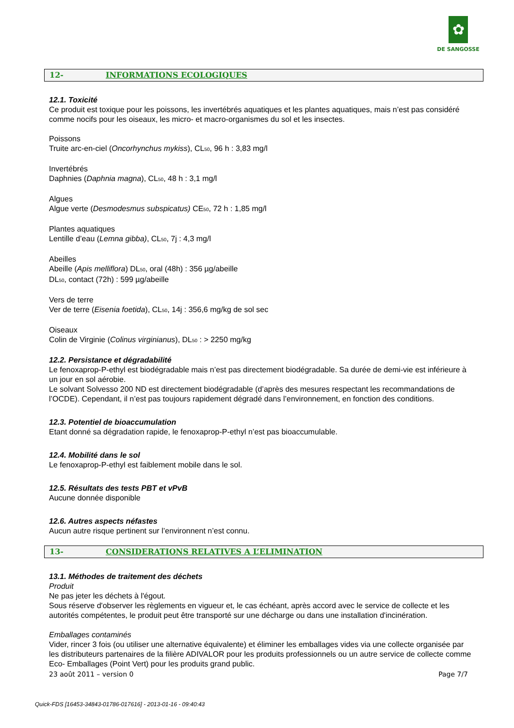✿
DE SANGOSSE
12- INFORMATIONS ECOLOGIQUES
12.1. Toxicité
Ce produit est toxique pour les poissons, les invertébrés aquatiques et les plantes aquatiques, mais n’est pas considéré comme nocifs pour les oiseaux, les micro- et macro-organismes du sol et les insectes.
Poissons
Truite arc-en-ciel (Oncorhynchus mykiss), CL<sub>50</sub>, 96 h : 3,83 mg/l
Invertébrés
Daphnies (Daphnia magna), CL<sub>50</sub>, 48 h : 3,1 mg/l
Algues
Algue verte (Desmodesmus subspicatus) CE<sub>50</sub>, 72 h : 1,85 mg/l
Plantes aquatiques
Lentille d’eau (Lemna gibba), CL<sub>50</sub>, 7j : 4,3 mg/l
Abeilles
Abeille (Apis melliflora) DL<sub>50</sub>, oral (48h) : 356 µg/abeille
DL<sub>50</sub>, contact (72h) : 599 µg/abeille
Vers de terre
Ver de terre (Eisenia foetida), CL<sub>50</sub>, 14j : 356,6 mg/kg de sol sec
Oiseaux
Colin de Virginie (Colinus virginianus), DL<sub>50</sub> : > 2250 mg/kg
12.2. Persistance et dégradabilité
Le fenoxaprop-P-ethyl est biodégradable mais n’est pas directement biodégradable. Sa durée de demi-vie est inférieure à un jour en sol aérobie.
Le solvant Solvesso 200 ND est directement biodégradable (d’après des mesures respectant les recommandations de l’OCDE). Cependant, il n’est pas toujours rapidement dégradé dans l’environnement, en fonction des conditions.
12.3. Potentiel de bioaccumulation
Etant donné sa dégradation rapide, le fenoxaprop-P-ethyl n’est pas bioaccumulable.
12.4. Mobilité dans le sol
Le fenoxaprop-P-ethyl est faiblement mobile dans le sol.
12.5. Résultats des tests PBT et vPvB
Aucune donnée disponible
12.6. Autres aspects néfastes
Aucun autre risque pertinent sur l’environnent n’est connu.
13- CONSIDERATIONS RELATIVES A L’ELIMINATION
13.1. Méthodes de traitement des déchets
Produit
Ne pas jeter les déchets à l'égout.
Sous réserve d'observer les règlements en vigueur et, le cas échéant, après accord avec le service de collecte et les autorités compétentes, le produit peut être transporté sur une décharge ou dans une installation d'incinération.
Emballages contaminés
Vider, rincer 3 fois (ou utiliser une alternative équivalente) et éliminer les emballages vides via une collecte organisée par les distributeurs partenaires de la filière ADIVALOR pour les produits professionnels ou un autre service de collecte comme Eco- Emballages (Point Vert) pour les produits grand public.
23 août 2011 – version 0 Page 7/7
Quick-FDS [16453-34843-01786-017616] - 2013-01-16 - 09:40:43